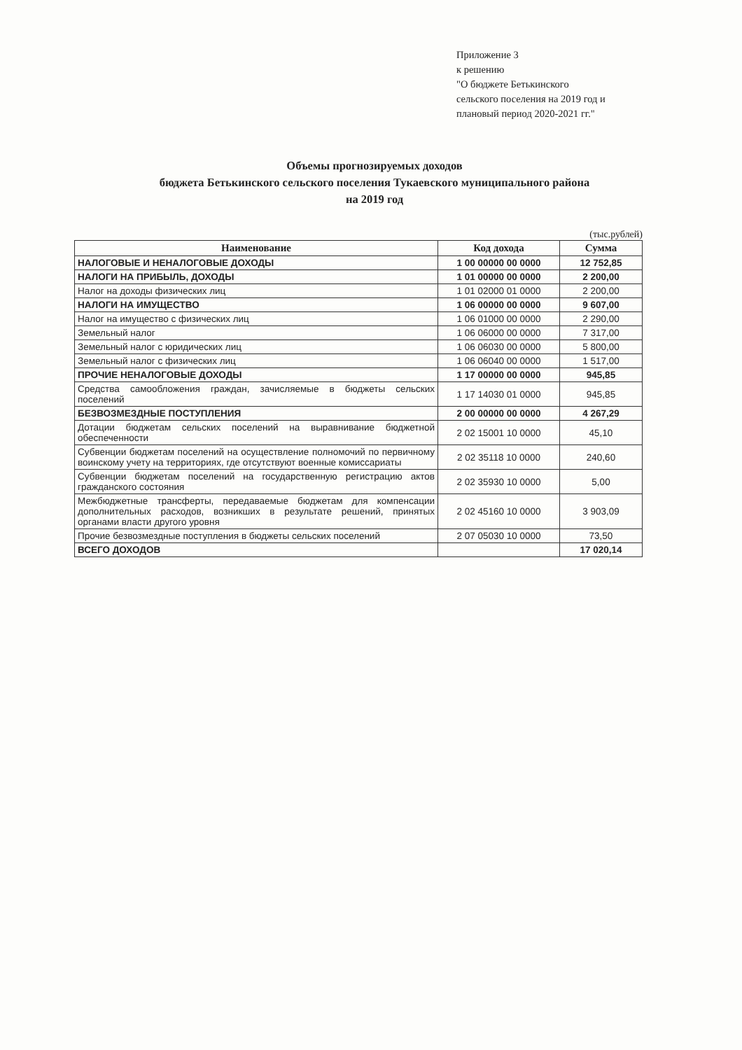Приложение 3
к решению
"О бюджете Бетькинского
сельского поселения на 2019 год и
плановый период 2020-2021 гг."
Объемы прогнозируемых доходов
бюджета Бетькинского сельского поселения Тукаевского муниципального района
на 2019 год
(тыс.рублей)
| Наименование | Код дохода | Сумма |
| --- | --- | --- |
| НАЛОГОВЫЕ И НЕНАЛОГОВЫЕ ДОХОДЫ | 1 00 00000 00 0000 | 12 752,85 |
| НАЛОГИ НА ПРИБЫЛЬ, ДОХОДЫ | 1 01 00000 00 0000 | 2 200,00 |
| Налог на доходы физических лиц | 1 01 02000 01 0000 | 2 200,00 |
| НАЛОГИ НА ИМУЩЕСТВО | 1 06 00000 00 0000 | 9 607,00 |
| Налог на имущество с физических лиц | 1 06 01000 00 0000 | 2 290,00 |
| Земельный налог | 1 06 06000 00 0000 | 7 317,00 |
| Земельный налог с юридических лиц | 1 06 06030 00 0000 | 5 800,00 |
| Земельный налог с физических лиц | 1 06 06040 00 0000 | 1 517,00 |
| ПРОЧИЕ НЕНАЛОГОВЫЕ ДОХОДЫ | 1 17 00000 00 0000 | 945,85 |
| Средства самообложения граждан, зачисляемые в бюджеты сельских поселений | 1 17 14030 01 0000 | 945,85 |
| БЕЗВОЗМЕЗДНЫЕ ПОСТУПЛЕНИЯ | 2 00 00000 00 0000 | 4 267,29 |
| Дотации бюджетам сельских поселений на выравнивание бюджетной обеспеченности | 2 02 15001 10 0000 | 45,10 |
| Субвенции бюджетам поселений на осуществление полномочий по первичному воинскому учету на территориях, где отсутствуют военные комиссариаты | 2 02 35118 10 0000 | 240,60 |
| Субвенции бюджетам поселений на государственную регистрацию актов гражданского состояния | 2 02 35930 10 0000 | 5,00 |
| Межбюджетные трансферты, передаваемые бюджетам для компенсации дополнительных расходов, возникших в результате решений, принятых органами власти другого уровня | 2 02 45160 10 0000 | 3 903,09 |
| Прочие безвозмездные поступления в бюджеты сельских поселений | 2 07 05030 10 0000 | 73,50 |
| ВСЕГО ДОХОДОВ | | 17 020,14 |